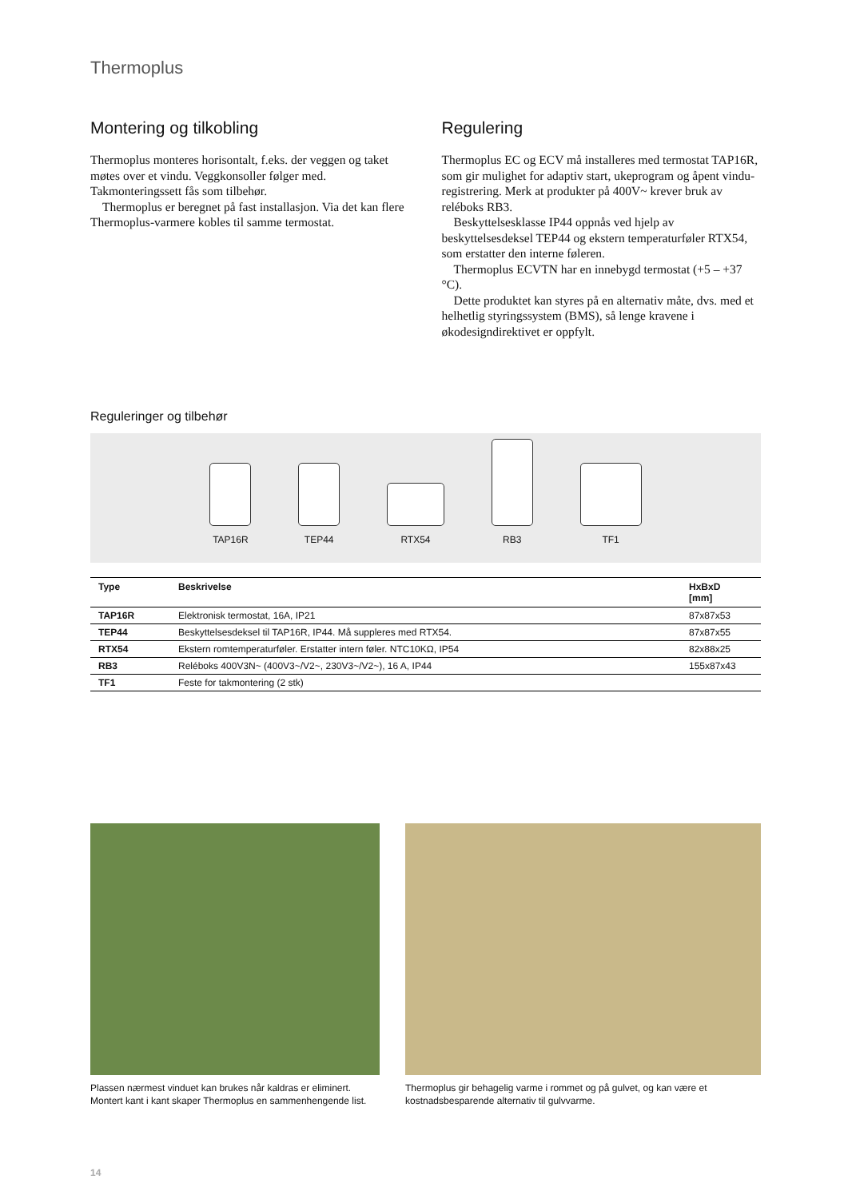Thermoplus
Montering og tilkobling
Thermoplus monteres horisontalt, f.eks. der veggen og taket møtes over et vindu. Veggkonsoller følger med. Takmonteringssett fås som tilbehør.
Thermoplus er beregnet på fast installasjon. Via det kan flere Thermoplus-varmere kobles til samme termostat.
Regulering
Thermoplus EC og ECV må installeres med termostat TAP16R, som gir mulighet for adaptiv start, ukeprogram og åpent vindu-registrering. Merk at produkter på 400V~ krever bruk av reléboks RB3.
Beskyttelsesklasse IP44 oppnås ved hjelp av beskyttelsesdeksel TEP44 og ekstern temperaturføler RTX54, som erstatter den interne føleren.
Thermoplus ECVTN har en innebygd termostat (+5 – +37 °C).
Dette produktet kan styres på en alternativ måte, dvs. med et helhetlig styringssystem (BMS), så lenge kravene i økodesigndirektivet er oppfylt.
Reguleringer og tilbehør
TAP16R
TEP44
RTX54
RB3
TF1
| Type | Beskrivelse | HxBxD [mm] |
| --- | --- | --- |
| TAP16R | Elektronisk termostat, 16A, IP21 | 87x87x53 |
| TEP44 | Beskyttelsesdeksel til TAP16R, IP44. Må suppleres med RTX54. | 87x87x55 |
| RTX54 | Ekstern romtemperaturføler. Erstatter intern føler. NTC10KΩ, IP54 | 82x88x25 |
| RB3 | Reléboks 400V3N~ (400V3~/V2~, 230V3~/V2~), 16 A, IP44 | 155x87x43 |
| TF1 | Feste for takmontering (2 stk) | |
Plassen nærmest vinduet kan brukes når kaldras er eliminert. Montert kant i kant skaper Thermoplus en sammenhengende list.
Thermoplus gir behagelig varme i rommet og på gulvet, og kan være et kostnadsbesparende alternativ til gulvvarme.
14